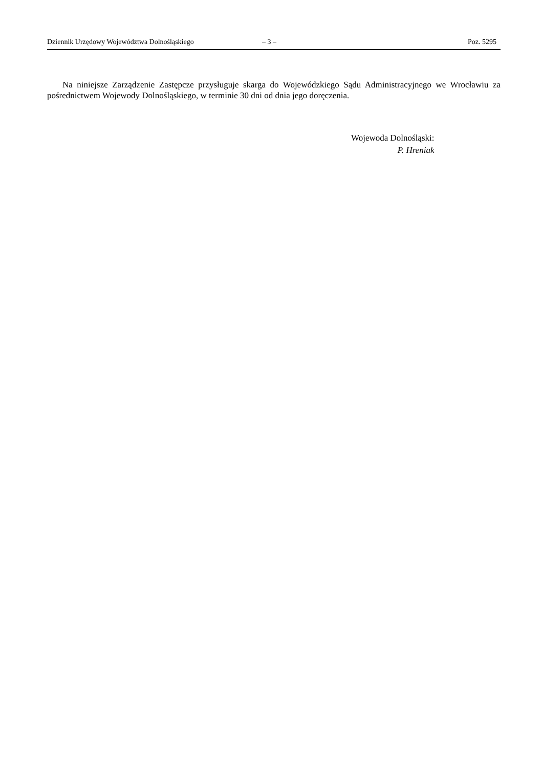Dziennik Urzędowy Województwa Dolnośląskiego – 3 – Poz. 5295
Na niniejsze Zarządzenie Zastępcze przysługuje skarga do Wojewódzkiego Sądu Administracyjnego we Wrocławiu za pośrednictwem Wojewody Dolnośląskiego, w terminie 30 dni od dnia jego doręczenia.
Wojewoda Dolnośląski:
P. Hreniak